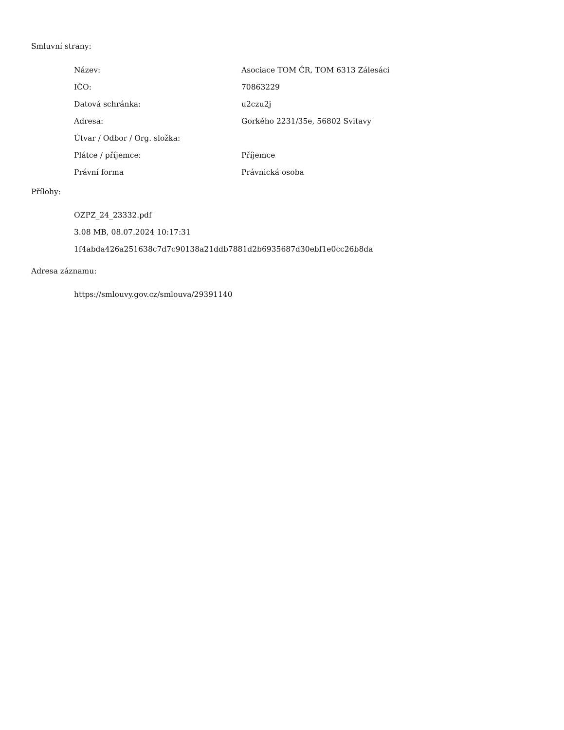Smluvní strany:
| Název: | Asociace TOM ČR, TOM 6313 Zálesáci |
| IČO: | 70863229 |
| Datová schránka: | u2czu2j |
| Adresa: | Gorkého 2231/35e, 56802 Svitavy |
| Útvar / Odbor / Org. složka: | |
| Plátce / příjemce: | Příjemce |
| Právní forma | Právnická osoba |
Přílohy:
OZPZ_24_23332.pdf
3.08 MB, 08.07.2024 10:17:31
1f4abda426a251638c7d7c90138a21ddb7881d2b6935687d30ebf1e0cc26b8da
Adresa záznamu:
https://smlouvy.gov.cz/smlouva/29391140